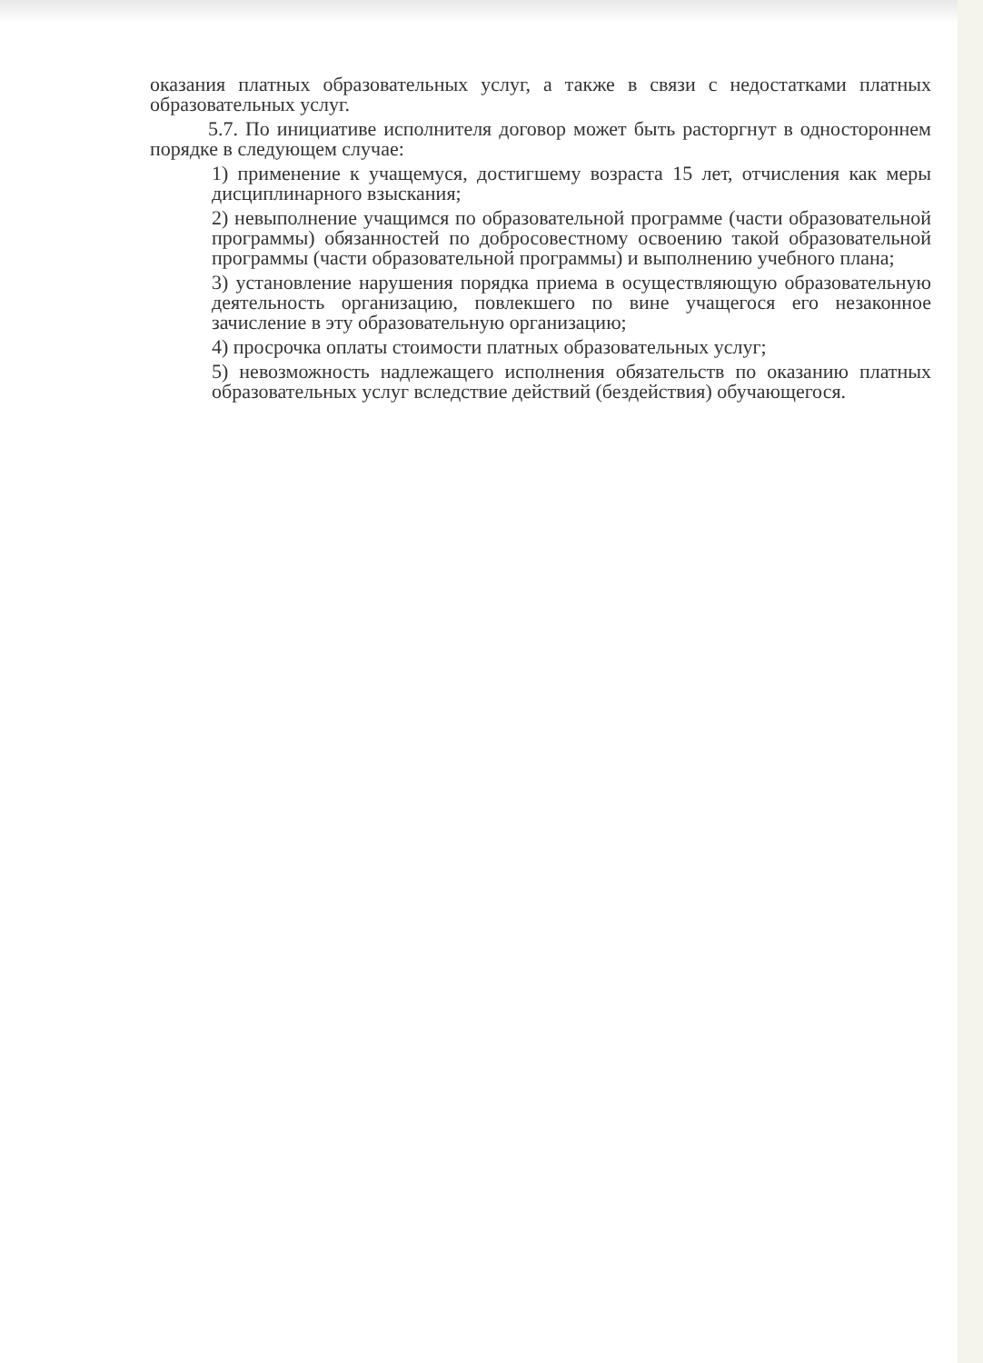оказания платных образовательных услуг, а также в связи с недостатками платных образовательных услуг.
5.7. По инициативе исполнителя договор может быть расторгнут в одностороннем порядке в следующем случае:
1) применение к учащемуся, достигшему возраста 15 лет, отчисления как меры дисциплинарного взыскания;
2) невыполнение учащимся по образовательной программе (части образовательной программы) обязанностей по добросовестному освоению такой образовательной программы (части образовательной программы) и выполнению учебного плана;
3) установление нарушения порядка приема в осуществляющую образовательную деятельность организацию, повлекшего по вине учащегося его незаконное зачисление в эту образовательную организацию;
4) просрочка оплаты стоимости платных образовательных услуг;
5) невозможность надлежащего исполнения обязательств по оказанию платных образовательных услуг вследствие действий (бездействия) обучающегося.